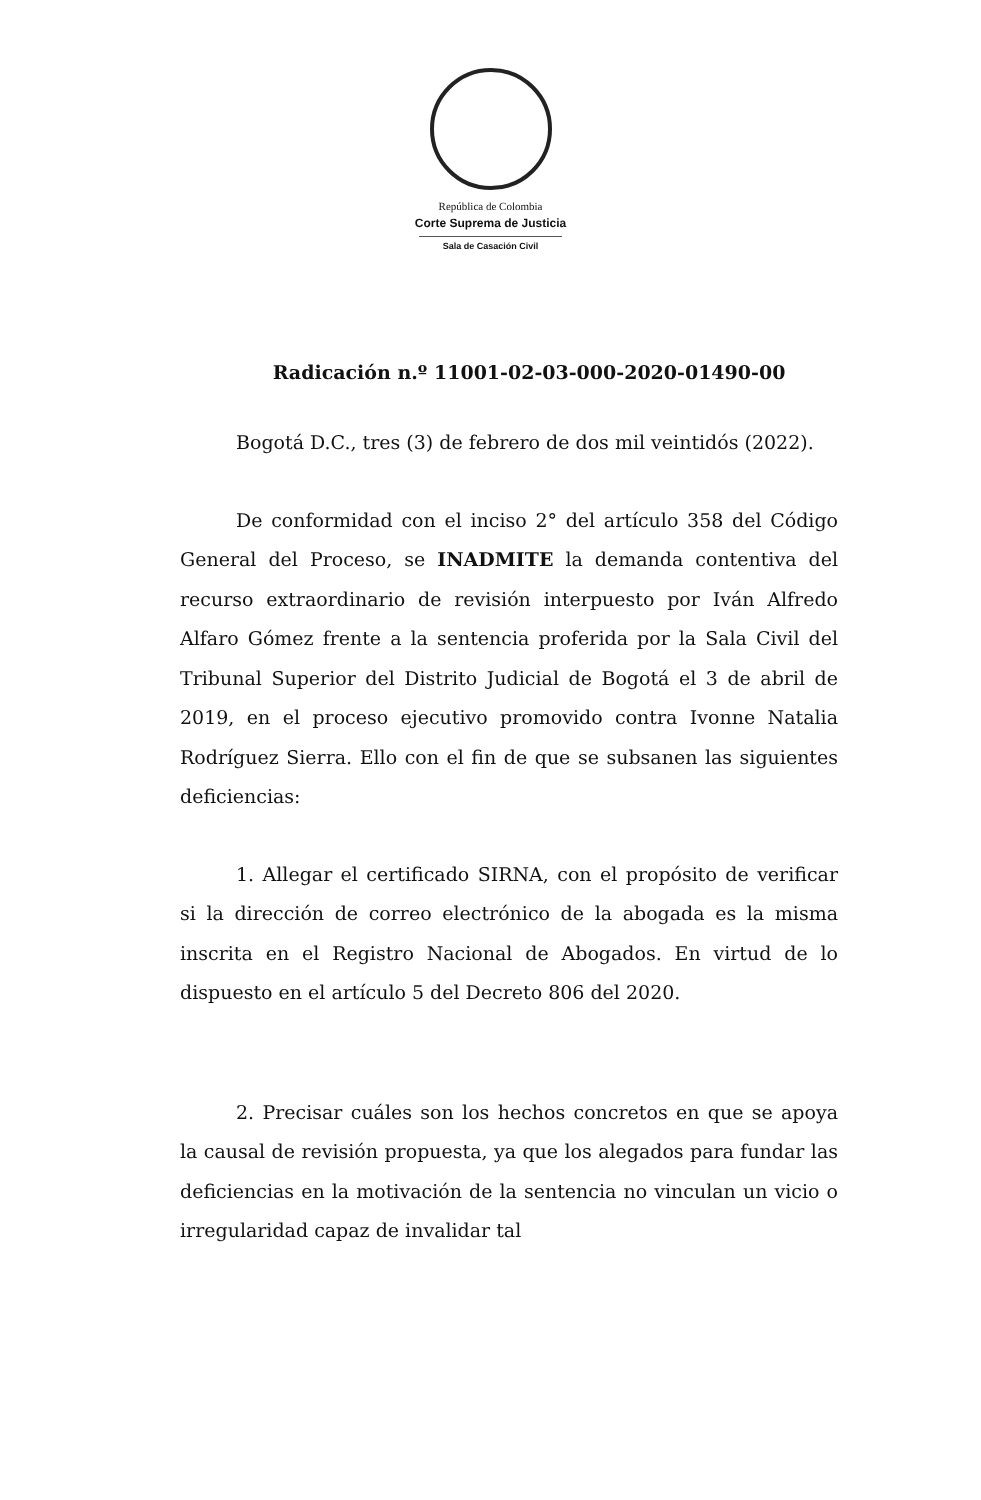República de Colombia
Corte Suprema de Justicia
Sala de Casación Civil
Radicación n.º 11001-02-03-000-2020-01490-00
Bogotá D.C., tres (3) de febrero de dos mil veintidós (2022).
De conformidad con el inciso 2° del artículo 358 del Código General del Proceso, se INADMITE la demanda contentiva del recurso extraordinario de revisión interpuesto por Iván Alfredo Alfaro Gómez frente a la sentencia proferida por la Sala Civil del Tribunal Superior del Distrito Judicial de Bogotá el 3 de abril de 2019, en el proceso ejecutivo promovido contra Ivonne Natalia Rodríguez Sierra. Ello con el fin de que se subsanen las siguientes deficiencias:
1. Allegar el certificado SIRNA, con el propósito de verificar si la dirección de correo electrónico de la abogada es la misma inscrita en el Registro Nacional de Abogados. En virtud de lo dispuesto en el artículo 5 del Decreto 806 del 2020.
2. Precisar cuáles son los hechos concretos en que se apoya la causal de revisión propuesta, ya que los alegados para fundar las deficiencias en la motivación de la sentencia no vinculan un vicio o irregularidad capaz de invalidar tal